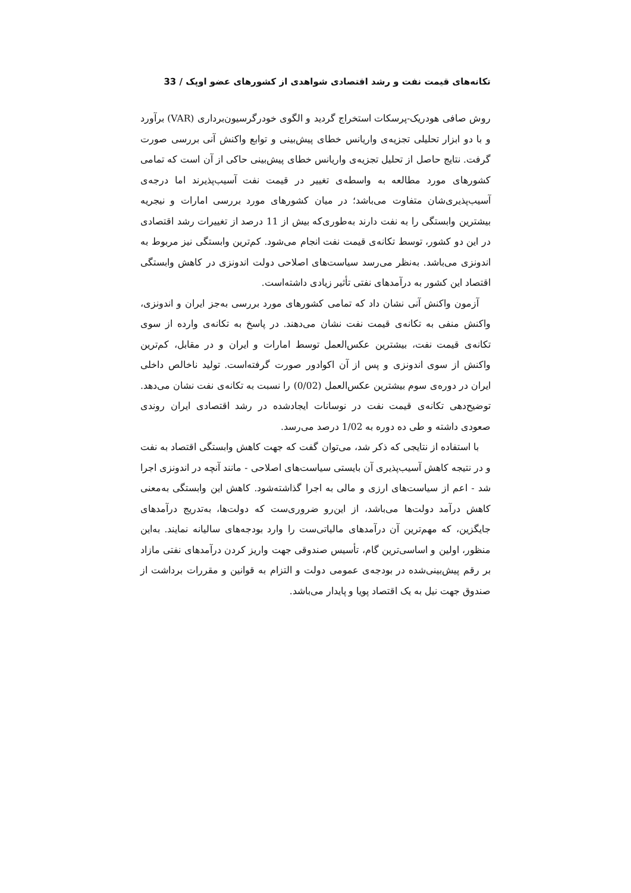تکانه‌های قیمت نفت و رشد اقتصادی شواهدی از کشورهای عضو اوپک / 33
روش صافی هودریک-پرسکات استخراج گردید و الگوی خودرگرسیون‌برداری (VAR) برآورد و با دو ابزار تحلیلی تجزیه‌ی واریانس خطای پیش‌بینی و توابع واکنش آنی بررسی صورت گرفت. نتایج حاصل از تحلیل تجزیه‌ی واریانس خطای پیش‌بینی حاکی از آن است که تمامی کشورهای مورد مطالعه به واسطه‌ی تغییر در قیمت نفت آسیب‌پذیرند اما درجه‌ی آسیب‌پذیری‌شان متفاوت می‌باشد؛ در میان کشورهای مورد بررسی امارات و نیجریه بیشترین وابستگی را به نفت دارند به‌طوری‌که بیش از 11 درصد از تغییرات رشد اقتصادی در این دو کشور، توسط تکانه‌ی قیمت نفت انجام می‌شود. کم‌ترین وابستگی نیز مربوط به اندونزی می‌باشد. به‌نظر می‌رسد سیاست‌های اصلاحی دولت اندونزی در کاهش وابستگی اقتصاد این کشور به درآمدهای نفتی تأثیر زیادی داشته‌است.
آزمون واکنش آنی نشان داد که تمامی کشورهای مورد بررسی به‌جز ایران و اندونزی، واکنش منفی به تکانه‌ی قیمت نفت نشان می‌دهند. در پاسخ به تکانه‌ی وارده از سوی تکانه‌ی قیمت نفت، بیشترین عکس‌العمل توسط امارات و ایران و در مقابل، کم‌ترین واکنش از سوی اندونزی و پس از آن اکوادور صورت گرفته‌است. تولید ناخالص داخلی ایران در دوره‌ی سوم بیشترین عکس‌العمل (0/02) را نسبت به تکانه‌ی نفت نشان می‌دهد. توضیح‌دهی تکانه‌ی قیمت نفت در نوسانات ایجادشده در رشد اقتصادی ایران روندی صعودی داشته و طی ده دوره به 1/02 درصد می‌رسد.
با استفاده از نتایجی که ذکر شد، می‌توان گفت که جهت کاهش وابستگی اقتصاد به نفت و در نتیجه کاهش آسیب‌پذیری آن بایستی سیاست‌های اصلاحی - مانند آنچه در اندونزی اجرا شد - اعم از سیاست‌های ارزی و مالی به اجرا گذاشته‌شود. کاهش این وابستگی به‌معنی کاهش درآمد دولت‌ها می‌باشد، از این‌رو ضروری‌ست که دولت‌ها، به‌تدریج درآمدهای جایگزین، که مهم‌ترین آن درآمدهای مالیاتی‌ست را وارد بودجه‌های سالیانه نمایند. به‌این منظور، اولین و اساسی‌ترین گام، تأسیس صندوقی جهت واریز کردن درآمدهای نفتی مازاد بر رقم پیش‌بینی‌شده در بودجه‌ی عمومی دولت و التزام به قوانین و مقررات برداشت از صندوق جهت نیل به یک اقتصاد پویا و پایدار می‌باشد.